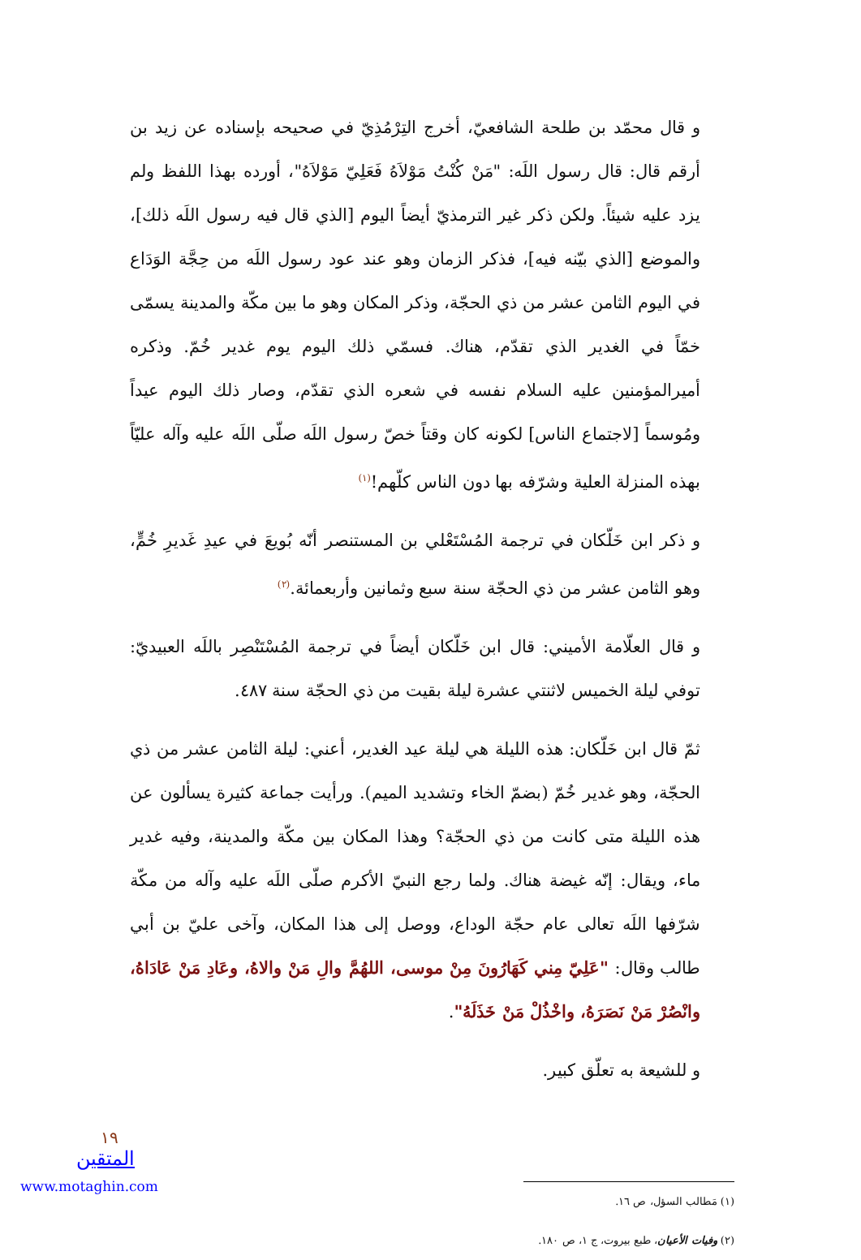و قال محمّد بن طلحة الشافعيّ، أخرج التِرْمُذِيّ في صحيحه بإسناده عن زيد بن أرقم قال: قال رسول اللَه: "مَنْ كُنْتُ مَوْلاَهُ فَعَلِيّ مَوْلاَهُ"، أورده بهذا اللفظ ولم يزد عليه شيئاً. ولكن ذكر غير الترمذيّ أيضاً اليوم [الذي قال فيه رسول اللَه ذلك]، والموضع [الذي بيّنه فيه]، فذكر الزمان وهو عند عود رسول اللَه من حِجَّة الوَدَاع في اليوم الثامن عشر من ذي الحجّة، وذكر المكان وهو ما بين مكّة والمدينة يسمّى خمّاً في الغدير الذي تقدّم، هناك. فسمّي ذلك اليوم يوم غدير خُمّ. وذكره أميرالمؤمنين عليه السلام نفسه في شعره الذي تقدّم، وصار ذلك اليوم عيداً ومُوسماً [لاجتماع الناس] لكونه كان وقتاً خصّ رسول اللَه صلّى اللَه عليه وآله عليّاً بهذه المنزلة العلية وشرّفه بها دون الناس كلّهم!<sup>(١)</sup>
و ذكر ابن خَلّكان في ترجمة المُسْتَعْلي بن المستنصر أنّه بُويعَ في عيدِ غَديرِ خُمٍّ، وهو الثامن عشر من ذي الحجّة سنة سبع وثمانين وأربعمائة.<sup>(٢)</sup>
و قال العلّامة الأميني: قال ابن خَلّكان أيضاً في ترجمة المُسْتَنْصِر باللَه العبيديّ: توفي ليلة الخميس لاثنتي عشرة ليلة بقيت من ذي الحجّة سنة ٤٨٧.
ثمّ قال ابن خَلّكان: هذه الليلة هي ليلة عيد الغدير، أعني: ليلة الثامن عشر من ذي الحجّة، وهو غدير خُمّ (بضمّ الخاء وتشديد الميم). ورأيت جماعة كثيرة يسألون عن هذه الليلة متى كانت من ذي الحجّة؟ وهذا المكان بين مكّة والمدينة، وفيه غدير ماء، ويقال: إنّه غيضة هناك. ولما رجع النبيّ الأكرم صلّى اللَه عليه وآله من مكّة شرّفها اللَه تعالى عام حجّة الوداع، ووصل إلى هذا المكان، وآخى عليّ بن أبي طالب وقال: "عَلِيّ مِني كَهَارُونَ مِنْ موسى، اللهُمَّ والِ مَنْ والاهُ، وعَادِ مَنْ عَادَاهُ، وانْصُرْ مَنْ نَصَرَهُ، واخْذُلْ مَنْ خَذَلَهُ".
و للشيعة به تعلّق كبير.
(١) مَطالب السؤل، ص ١٦.
(٢) وفيات الأعيان، طبع بيروت، ج ١، ص ١٨٠.
١٩
المتقين
www.motaghin.com